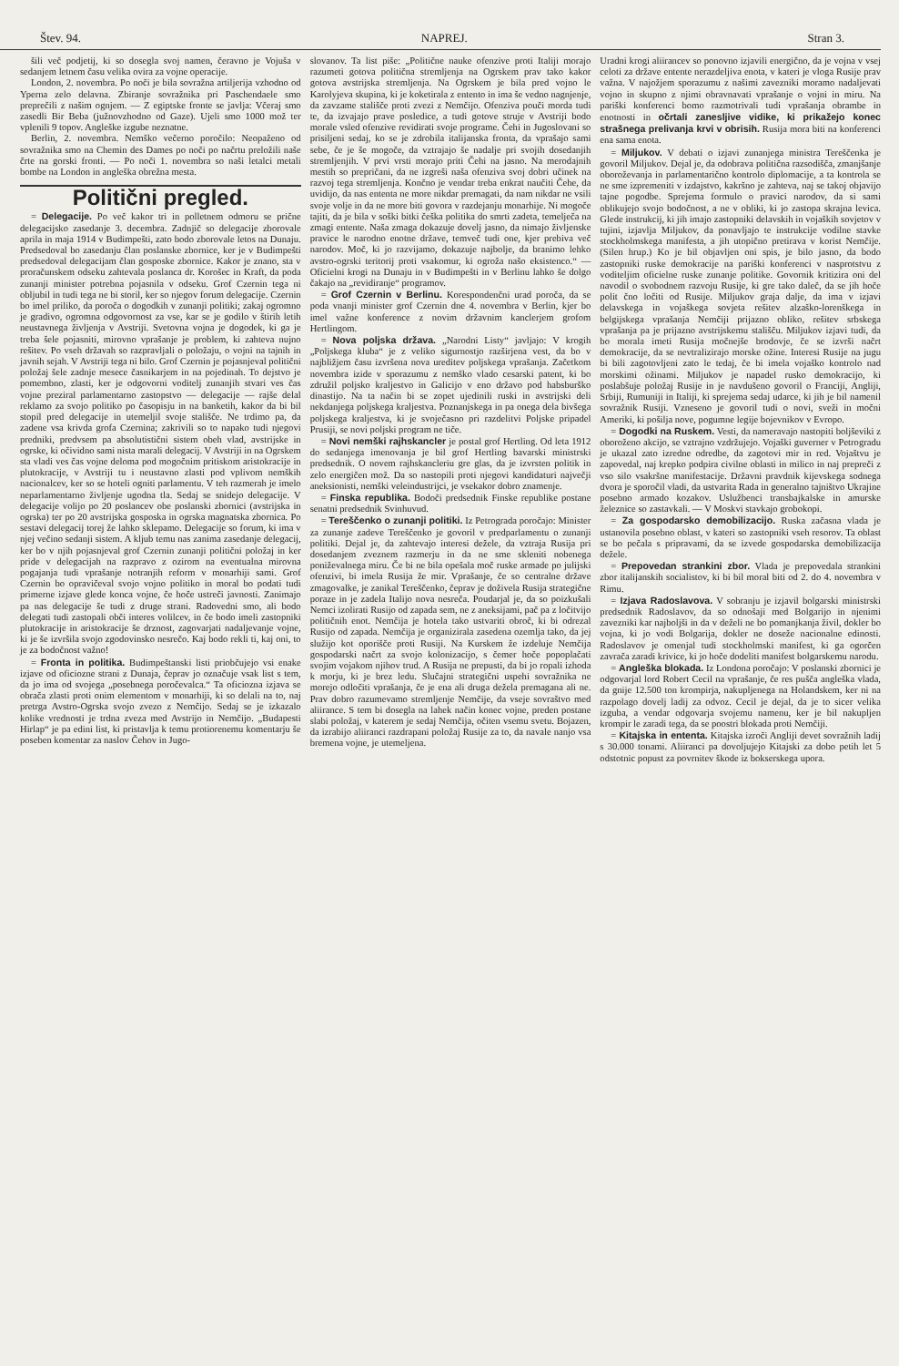Štev. 94. NAPREJ. Stran 3.
šili več podjetij, ki so dosegla svoj namen, čeravno je Vojuša v sedanjem letnem času velika ovira za vojne operacije.
London, 2. novembra. Po noči je bila sovražna artiljerija vzhodno od Yperna zelo delavna. Zbiranje sovražnika pri Paschendaele smo preprečili z našim ognjem. — Z egiptske fronte se javlja: Včeraj smo zasedli Bir Beba (južnovzhodno od Gaze). Ujeli smo 1000 mož ter vplenili 9 topov. Angleške izgube neznatne.
Berlin, 2. novembra. Nemško večerno poročilo: Neopaženo od sovražnika smo na Chemin des Dames po noči po načrtu preložili naše črte na gorski fronti. — Po noči 1. novembra so naši letalci metali bombe na London in angleška obrežna mesta.
Politični pregled.
= Delegacije. Po več kakor tri in polletnem odmoru se prične delegacijsko zasedanje 3. decembra. Zadnjič so delegacije zborovale aprila in maja 1914 v Budimpešti, zato bodo zborovale letos na Dunaju. Predsedoval bo zasedanju član poslanske zbornice, ker je v Budimpešti predsedoval delegacijam član gosposke zbornice. Kakor je znano, sta v proračunskem odseku zahtevala poslanca dr. Korošec in Kraft, da poda zunanji minister potrebna pojasnila v odseku. Grof Czernin tega ni obljubil in tudi tega ne bi storil, ker so njegov forum delegacije. Czernin bo imel priliko, da poroča o dogodkih v zunanji politiki; zakaj ogromno je gradivo, ogromna odgovornost za vse, kar se je godilo v štirih letih neustavnega življenja v Avstriji. Svetovna vojna je dogodek, ki ga je treba šele pojasniti, mirovno vprašanje je problem, ki zahteva nujno rešitev. Po vseh državah so razpravljali o položaju, o vojni na tajnih in javnih sejah. V Avstriji tega ni bilo. Grof Czernin je pojasnjeval politični položaj šele zadnje mesece časnikarjem in na pojedinah. To dejstvo je pomembno, zlasti, ker je odgovorni voditelj zunanjih stvari ves čas vojne preziral parlamentarno zastopstvo — delegacije — rajše delal reklamo za svojo politiko po časopisju in na banketih, kakor da bi bil stopil pred delegacije in utemeljil svoje stališče. Ne trdimo pa, da zadene vsa krivda grofa Czernina; zakrivili so to napako tudi njegovi predniki, predvsem pa absolutistični sistem obeh vlad, avstrijske in ogrske, ki očividno sami nista marali delegacij. V Avstriji in na Ogrskem sta vladi ves čas vojne deloma pod mogočnim pritiskom aristokracije in plutokracije, v Avstriji tu i neustavno zlasti pod vplivom nemških nacionalcev, ker so se hoteli ogniti parlamentu. V teh razmerah je imelo neparlamentarno življenje ugodna tla. Sedaj se snidejo delegacije. V delegacije volijo po 20 poslancev obe poslanski zbornici (avstrijska in ogrska) ter po 20 avstrijska gosposka in ogrska magnatska zbornica. Po sestavi delegacij torej že lahko sklepamo. Delegacije so forum, ki ima v njej večino sedanji sistem. A kljub temu nas zanima zasedanje delegacij, ker bo v njih pojasnjeval grof Czernin zunanji politični položaj in ker pride v delegacijah na razpravo z ozirom na eventualna mirovna pogajanja tudi vprašanje notranjih reform v monarhiji sami. Grof Czernin bo opravičeval svojo vojno politiko in moral bo podati tudi primerne izjave glede konca vojne, če hoče ustreči javnosti. Zanimajo pa nas delegacije še tudi z druge strani. Radovedni smo, ali bodo delegati tudi zastopali obči interes volilcev, in če bodo imeli zastopniki plutokracije in aristokracije še drznost, zagovarjati nadaljevanje vojne, ki je še izvršila svojo zgodovinsko nesrečo. Kaj bodo rekli ti, kaj oni, to je za bodočnost važno!
= Fronta in politika. Budimpeštanski listi priobčujejo vsi enake izjave od oficiozne strani z Dunaja, čeprav jo označuje vsak list s tem, da jo ima od svojega „posebnega poročevalca.“ Ta oficiozna izjava se obrača zlasti proti onim elementom v monarhiji, ki so delali na to, naj pretrga Avstro-Ogrska svojo zvezo z Nemčijo. Sedaj se je izkazalo kolike vrednosti je trdna zveza med Avstrijo in Nemčijo. „Budapesti Hirlap“ je pa edini list, ki pristavlja k temu protiorenemu komentarju še poseben komentar za naslov Čehov in Jugo-
slovanov. Ta list piše: „Politične nauke ofenzive proti Italiji morajo razumeti gotova politična stremljenja na Ogrskem prav tako kakor gotova avstrijska stremljenja. Na Ogrskem je bila pred vojno le Karolyjeva skupina, ki je koketirala z entento in ima še vedno nagnjenje, da zavzame stališče proti zvezi z Nemčijo. Ofenziva pouči morda tudi te, da izvajajo prave posledice, a tudi gotove struje v Avstriji bodo morale vsled ofenzive revidirati svoje programe. Čehi in Jugoslovani so prisiljeni sedaj, ko se je zdrobila italijanska fronta, da vprašajo sami sebe, če je še mogoče, da vztrajajo še nadalje pri svojih dosedanjih stremljenjih. V prvi vrsti morajo priti Čehi na jasno. Na merodajnih mestih so prepričani, da ne izgreši naša ofenziva svoj dobri učinek na razvoj tega stremljenja. Končno je vendar treba enkrat naučiti Čehe, da uvidijo, da nas ententa ne more nikdar premagati, da nam nikdar ne vsili svoje volje in da ne more biti govora v razdejanju monarhije. Ni mogoče tajiti, da je bila v soški bitki češka politika do smrti zadeta, temelječa na zmagi entente. Naša zmaga dokazuje dovelj jasno, da nimajo življenske pravice le narodno enotne države, temveč tudi one, kjer prebiva več narodov. Moč, ki jo razvijamo, dokazuje najbolje, da branimo lehko avstro-ogrski teritorij proti vsakomur, ki ogroža našo eksistenco.“ — Oficielni krogi na Dunaju in v Budimpešti in v Berlinu lahko še dolgo čakajo na „revidiranje“ programov.
= Grof Czernin v Berlinu. Korespondenčni urad poroča, da se poda vnanji minister grof Czernin dne 4. novembra v Berlin, kjer bo imel važne konference z novim državnim kanclerjem grofom Hertlingom.
= Nova poljska država. „Narodni Listy“ javljajo: V krogih „Poljskega kluba“ je z veliko sigurnostjo razširjena vest, da bo v najbližjem času izvršena nova ureditev poljskega vprašanja. Začetkom novembra izide v sporazumu z nemško vlado cesarski patent, ki bo združil poljsko kraljestvo in Galicijo v eno državo pod habsburško dinastijo. Na ta način bi se zopet ujedinili ruski in avstrijski deli nekdanjega poljskega kraljestva. Poznanjskega in pa onega dela bivšega poljskega kraljestva, ki je svoječasno pri razdelitvi Poljske pripadel Prusiji, se novi poljski program ne tiče.
= Novi nemški rajhskancler je postal grof Hertling. Od leta 1912 do sedanjega imenovanja je bil grof Hertling bavarski ministrski predsednik. O novem rajhskancleriu gre glas, da je izvrsten politik in zelo energičen mož. Da so nastopili proti njegovi kandidaturi največji aneksionisti, nemški veleindustrijci, je vsekakor dobro znamenje.
= Finska republika. Bodoči predsednik Finske republike postane senatni predsednik Svinhuvud.
= Tereščenko o zunanji politiki. Iz Petrograda poročajo: Minister za zunanje zadeve Tereščenko je govoril v predparlamentu o zunanji politiki. Dejal je, da zahtevajo interesi dežele, da vztraja Rusija pri dosedanjem zveznem razmerju in da ne sme skleniti nobenega poniževalnega miru. Če bi ne bila opešala moč ruske armade po julijski ofenzivi, bi imela Rusija že mir. Vprašanje, če so centralne države zmagovalke, je zanikal Tereščenko, čeprav je doživela Rusija strategične poraze in je zadela Italijo nova nesreča. Poudarjal je, da so poizkušali Nemci izolirati Rusijo od zapada sem, ne z aneksijami, pač pa z ločitvijo političnih enot. Nemčija je hotela tako ustvariti obroč, ki bi odrezal Rusijo od zapada. Nemčija je organizirala zasedena ozemlja tako, da jej služijo kot oporišče proti Rusiji. Na Kurskem že izdeluje Nemčija gospodarski načrt za svojo kolonizacijo, s čemer hoče popoplačati svojim vojakom njihov trud. A Rusija ne prepusti, da bi jo ropali izhoda k morju, ki je brez ledu. Slučajni strategični uspehi sovražnika ne morejo odločiti vprašanja, če je ena ali druga dežela premagana ali ne. Prav dobro razumevamo stremljenje Nemčije, da vseje sovraštvo med aliirance. S tem bi dosegla na lahek način konec vojne, preden postane slabi položaj, v katerem je sedaj Nemčija, očiten vsemu svetu. Bojazen, da izrabijo aliiranci razdrapani položaj Rusije za to, da navale nanjo vsa bremena vojne, je utemeljena.
Uradni krogi aliirancev so ponovno izjavili energično, da je vojna v vsej celoti za države entente nerazdeljiva enota, v kateri je vloga Rusije prav važna. V najožjem sporazumu z našimi zavezniki moramo nadaljevati vojno in skupno z njimi obravnavati vprašanje o vojni in miru. Na pariški konferenci bomo razmotrivali tudi vprašanja obrambe in enotnosti in očrtali zanesljive vidike, ki prikažejo konec strašnega prelivanja krvi v obrisih. Rusija mora biti na konferenci ena sama enota.
= Miljukov. V debati o izjavi zunanjega ministra Tereščenka je govoril Miljukov. Dejal je, da odobrava politična razsodišča, zmanjšanje oboroževanja in parlamentarično kontrolo diplomacije, a ta kontrola se ne sme izpremeniti v izdajstvo, kakršno je zahteva, naj se takoj objavijo tajne pogodbe. Sprejema formulo o pravici narodov, da si sami oblikujejo svojo bodočnost, a ne v obliki, ki jo zastopa skrajna levica. Glede instrukcij, ki jih imajo zastopniki delavskih in vojaških sovjetov v tujini, izjavlja Miljukov, da ponavljajo te instrukcije vodilne stavke stockholmskega manifesta, a jih utopično pretirava v korist Nemčije. (Silen hrup.) Ko je bil objavljen oni spis, je bilo jasno, da bodo zastopniki ruske demokracije na pariški konferenci v nasprotstvu z voditeljim oficielne ruske zunanje politike. Govornik kritizira oni del navodil o svobodnem razvoju Rusije, ki gre tako daleč, da se jih hoče polit čno ločiti od Rusije. Miljukov graja dalje, da ima v izjavi delavskega in vojaškega sovjeta rešitev alzaško-lorenškega in belgijskega vprašanja Nemčiji prijazno obliko, rešitev srbskega vprašanja pa je prijazno avstrijskemu stališču. Miljukov izjavi tudi, da bo morala imeti Rusija močnejše brodovje, če se izvrši načrt demokracije, da se nevtralizirajo morske ožine. Interesi Rusije na jugu bi bili zagotovljeni zato le tedaj, če bi imela vojaško kontrolo nad morskimi ožinami. Miljukov je napadel rusko demokracijo, ki poslabšuje položaj Rusije in je navdušeno govoril o Franciji, Angliji, Srbiji, Rumuniji in Italiji, ki sprejema sedaj udarce, ki jih je bil namenil sovražnik Rusiji. Vzneseno je govoril tudi o novi, sveži in močni Ameriki, ki pošilja nove, pogumne legije bojevnikov v Evropo.
= Dogodki na Ruskem. Vesti, da namеravajo nastopiti boljševiki z oboroženo akcijo, se vztrajno vzdržujejo. Vojaški guverner v Petrogradu je ukazal zato izredne odredbe, da zagotovi mir in red. Vojaštvu je zapovedal, naj krepko podpira civilne oblasti in milico in naj prepreči z vso silo vsakršne manifestacije. Državni pravdnik kijevskega sodnega dvora je sporočil vladi, da ustvarita Rada in generalno tajništvo Ukrajine posebno armado kozakov. Uslužbenci transbajkalske in amurske železnice so zastavkali. — V Moskvi stavkajo grobokopi.
= Za gospodarsko demobilizacijo. Ruska začasna vlada je ustanovila posebno oblast, v kateri so zastopniki vseh resorov. Ta oblast se bo pečala s pripravami, da se izvede gospodarska demobilizacija dežele.
= Prepovedan strankini zbor. Vlada je prepovedala strankini zbor italijanskih socialistov, ki bi bil moral biti od 2. do 4. novembra v Rimu.
= Izjava Radoslavova. V sobranju je izjavil bolgarski ministrski predsednik Radoslavov, da so odnošaji med Bolgarijo in njenimi zavezniki kar najboljši in da v deželi ne bo pomanjkanja živil, dokler bo vojna, ki jo vodi Bolgarija, dokler ne doseže nacionalne edinosti. Radoslavov je omenjal tudi stockholmski manifest, ki ga ogorčen zavrača zaradi krivice, ki jo hoče dodeliti manifest bolgarskemu narodu.
= Angleška blokada. Iz Londona poročajo: V poslanski zbornici je odgovarjal lord Robert Cecil na vprašanje, če res pušča angleška vlada, da gnije 12.500 ton krompirja, nakupljenega na Holandskem, ker ni na razpolago dovelj ladij za odvoz. Cecil je dejal, da je to sicer velika izguba, a vendar odgovarja svojemu namenu, ker je bil nakupljen krompir le zaradi tega, da se poostri blokada proti Nemčiji.
= Kitajska in ententa. Kitajska izroči Angliji devet sovražnih ladij s 30.000 tonami. Aliiranci pa dovoljujejo Kitajski za dobo petih let 5 odstotnic popust za povrnitev škode iz bokserskega upora.